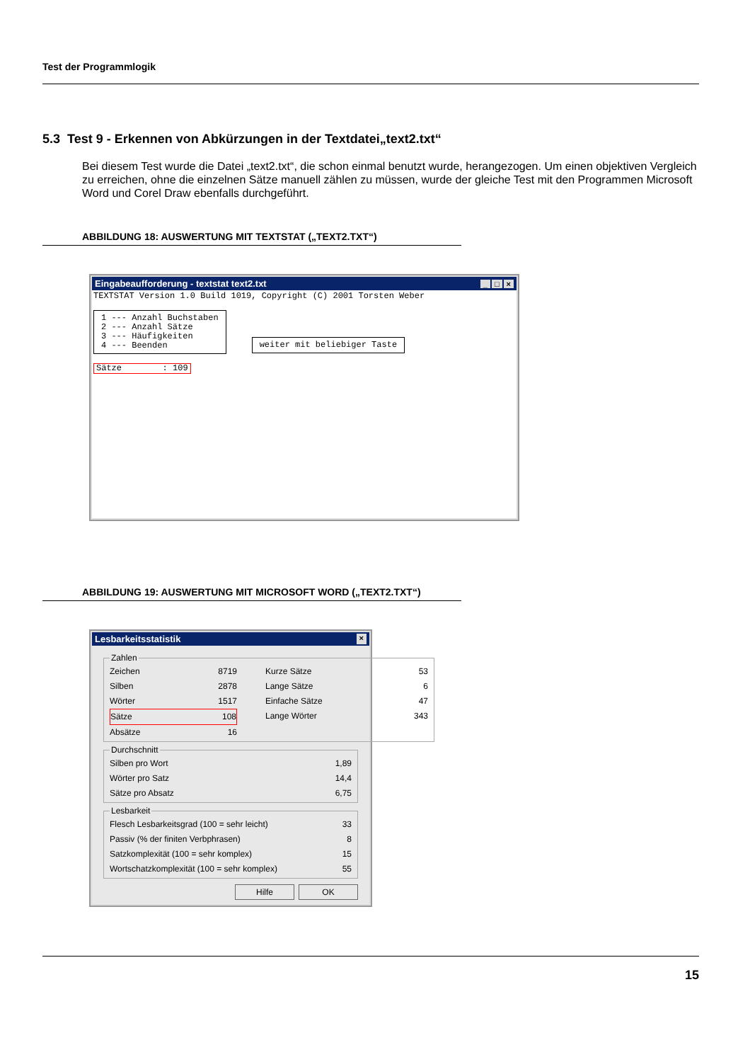Test der Programmlogik
5.3 Test 9 - Erkennen von Abkürzungen in der Textdatei„text2.txt“
Bei diesem Test wurde die Datei „text2.txt“, die schon einmal benutzt wurde, herangezogen. Um einen objektiven Vergleich zu erreichen, ohne die einzelnen Sätze manuell zählen zu müssen, wurde der gleiche Test mit den Programmen Microsoft Word und Corel Draw ebenfalls durchgeführt.
ABBILDUNG 18: AUSWERTUNG MIT TEXTSTAT („TEXT2.TXT“)
Eingabeaufforderung - textstat text2.txt _ □ ×
TEXTSTAT Version 1.0 Build 1019, Copyright (C) 2001 Torsten Weber 1 --- Anzahl Buchstaben 2 --- Anzahl Sätze 3 --- Häufigkeiten 4 --- Beenden weiter mit beliebiger Taste Sätze : 109
ABBILDUNG 19: AUSWERTUNG MIT MICROSOFT WORD („TEXT2.TXT“)
Lesbarkeitsstatistik ×
Zahlen
Zeichen 8719 Kurze Sätze 53 Silben 2878 Lange Sätze 6 Wörter 1517 Einfache Sätze 47 Sätze 108 Lange Wörter 343 Absätze 16
Durchschnitt
Silben pro Wort 1,89
Wörter pro Satz 14,4
Sätze pro Absatz 6,75
Lesbarkeit
Flesch Lesbarkeitsgrad (100 = sehr leicht) 33
Passiv (% der finiten Verbphrasen) 8
Satzkomplexität (100 = sehr komplex) 15
Wortschatzkomplexität (100 = sehr komplex) 55
Hilfe OK
15